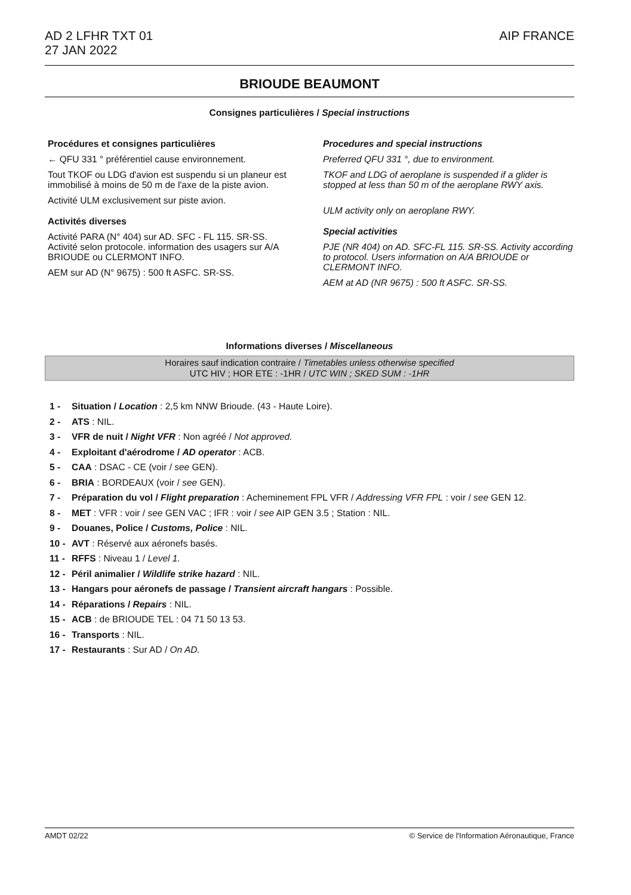AIP FRANCE AD 2 LFHR TXT 01
27 JAN 2022
BRIOUDE BEAUMONT
Consignes particulières / Special instructions
Procédures et consignes particulières
← QFU 331 ° préférentiel cause environnement.
Tout TKOF ou LDG d'avion est suspendu si un planeur est immobilisé à moins de 50 m de l'axe de la piste avion.
Activité ULM exclusivement sur piste avion.
Activités diverses
Activité PARA (N° 404) sur AD. SFC - FL 115. SR-SS. Activité selon protocole. information des usagers sur A/A BRIOUDE ou CLERMONT INFO.
AEM sur AD (N° 9675) : 500 ft ASFC. SR-SS.
Procedures and special instructions
Preferred QFU 331 °, due to environment.
TKOF and LDG of aeroplane is suspended if a glider is stopped at less than 50 m of the aeroplane RWY axis.
ULM activity only on aeroplane RWY.
Special activities
PJE (NR 404) on AD. SFC-FL 115. SR-SS. Activity according to protocol. Users information on A/A BRIOUDE or CLERMONT INFO.
AEM at AD (NR 9675) : 500 ft ASFC. SR-SS.
Informations diverses / Miscellaneous
Horaires sauf indication contraire / Timetables unless otherwise specified
UTC HIV ; HOR ETE : -1HR / UTC WIN ; SKED SUM : -1HR
1 - Situation / Location : 2,5 km NNW Brioude. (43 - Haute Loire).
2 - ATS : NIL.
3 - VFR de nuit / Night VFR : Non agréé / Not approved.
4 - Exploitant d'aérodrome / AD operator : ACB.
5 - CAA : DSAC - CE (voir / see GEN).
6 - BRIA : BORDEAUX (voir / see GEN).
7 - Préparation du vol / Flight preparation : Acheminement FPL VFR / Addressing VFR FPL : voir / see GEN 12.
8 - MET : VFR : voir / see GEN VAC ; IFR : voir / see AIP GEN 3.5 ; Station : NIL.
9 - Douanes, Police / Customs, Police : NIL.
10 - AVT : Réservé aux aéronefs basés.
11 - RFFS : Niveau 1 / Level 1.
12 - Péril animalier / Wildlife strike hazard : NIL.
13 - Hangars pour aéronefs de passage / Transient aircraft hangars : Possible.
14 - Réparations / Repairs : NIL.
15 - ACB : de BRIOUDE TEL : 04 71 50 13 53.
16 - Transports : NIL.
17 - Restaurants : Sur AD / On AD.
© Service de l'Information Aéronautique, France AMDT 02/22